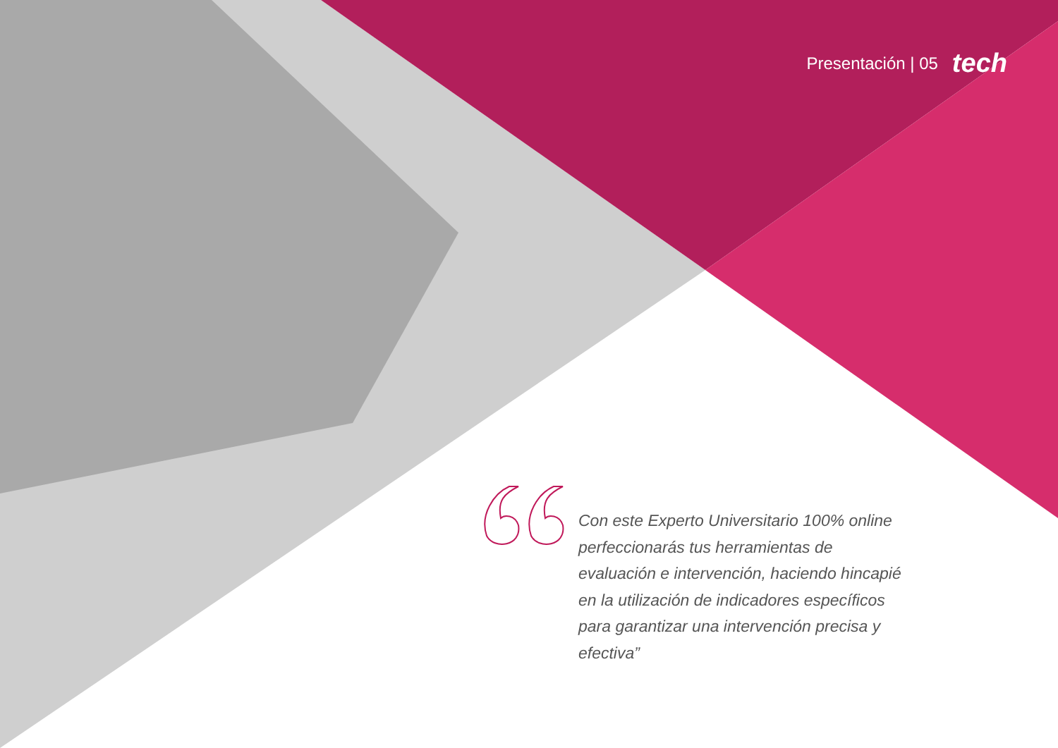Presentación | 05 tech
Con este Experto Universitario 100% online perfeccionarás tus herramientas de evaluación e intervención, haciendo hincapié en la utilización de indicadores específicos para garantizar una intervención precisa y efectiva”